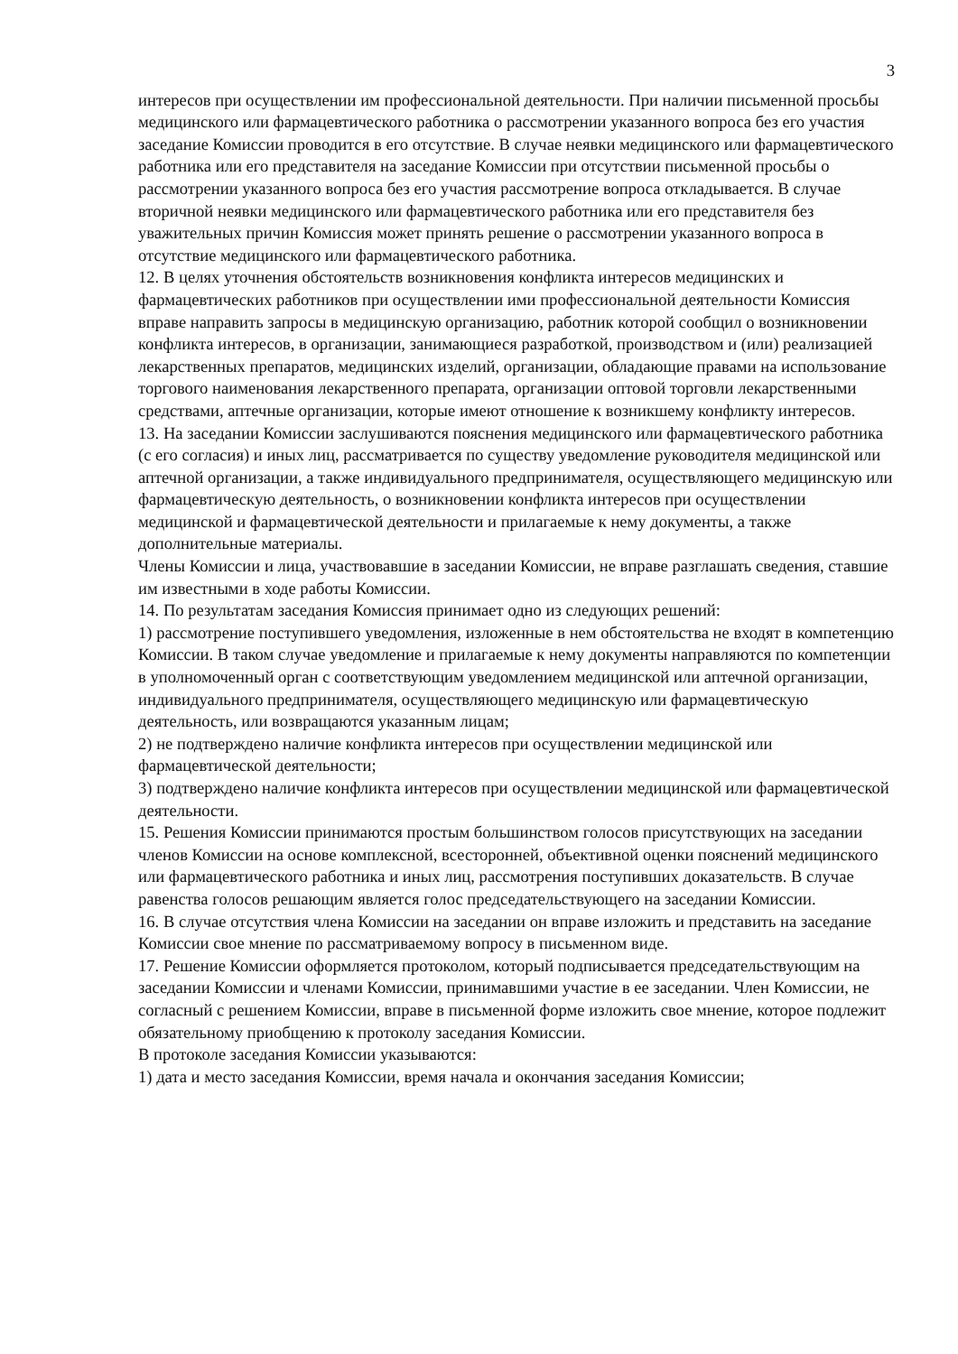3
интересов при осуществлении им профессиональной деятельности. При наличии письменной просьбы медицинского или фармацевтического работника о рассмотрении указанного вопроса без его участия заседание Комиссии проводится в его отсутствие. В случае неявки медицинского или фармацевтического работника или его представителя на заседание Комиссии при отсутствии письменной просьбы о рассмотрении указанного вопроса без его участия рассмотрение вопроса откладывается. В случае вторичной неявки медицинского или фармацевтического работника или его представителя без уважительных причин Комиссия может принять решение о рассмотрении указанного вопроса в отсутствие медицинского или фармацевтического работника.
12. В целях уточнения обстоятельств возникновения конфликта интересов медицинских и фармацевтических работников при осуществлении ими профессиональной деятельности Комиссия вправе направить запросы в медицинскую организацию, работник которой сообщил о возникновении конфликта интересов, в организации, занимающиеся разработкой, производством и (или) реализацией лекарственных препаратов, медицинских изделий, организации, обладающие правами на использование торгового наименования лекарственного препарата, организации оптовой торговли лекарственными средствами, аптечные организации, которые имеют отношение к возникшему конфликту интересов.
13. На заседании Комиссии заслушиваются пояснения медицинского или фармацевтического работника (с его согласия) и иных лиц, рассматривается по существу уведомление руководителя медицинской или аптечной организации, а также индивидуального предпринимателя, осуществляющего медицинскую или фармацевтическую деятельность, о возникновении конфликта интересов при осуществлении медицинской и фармацевтической деятельности и прилагаемые к нему документы, а также дополнительные материалы.
Члены Комиссии и лица, участвовавшие в заседании Комиссии, не вправе разглашать сведения, ставшие им известными в ходе работы Комиссии.
14. По результатам заседания Комиссия принимает одно из следующих решений:
1) рассмотрение поступившего уведомления, изложенные в нем обстоятельства не входят в компетенцию Комиссии. В таком случае уведомление и прилагаемые к нему документы направляются по компетенции в уполномоченный орган с соответствующим уведомлением медицинской или аптечной организации, индивидуального предпринимателя, осуществляющего медицинскую или фармацевтическую деятельность, или возвращаются указанным лицам;
2) не подтверждено наличие конфликта интересов при осуществлении медицинской или фармацевтической деятельности;
3) подтверждено наличие конфликта интересов при осуществлении медицинской или фармацевтической деятельности.
15. Решения Комиссии принимаются простым большинством голосов присутствующих на заседании членов Комиссии на основе комплексной, всесторонней, объективной оценки пояснений медицинского или фармацевтического работника и иных лиц, рассмотрения поступивших доказательств. В случае равенства голосов решающим является голос председательствующего на заседании Комиссии.
16. В случае отсутствия члена Комиссии на заседании он вправе изложить и представить на заседание Комиссии свое мнение по рассматриваемому вопросу в письменном виде.
17. Решение Комиссии оформляется протоколом, который подписывается председательствующим на заседании Комиссии и членами Комиссии, принимавшими участие в ее заседании. Член Комиссии, не согласный с решением Комиссии, вправе в письменной форме изложить свое мнение, которое подлежит обязательному приобщению к протоколу заседания Комиссии.
В протоколе заседания Комиссии указываются:
1) дата и место заседания Комиссии, время начала и окончания заседания Комиссии;